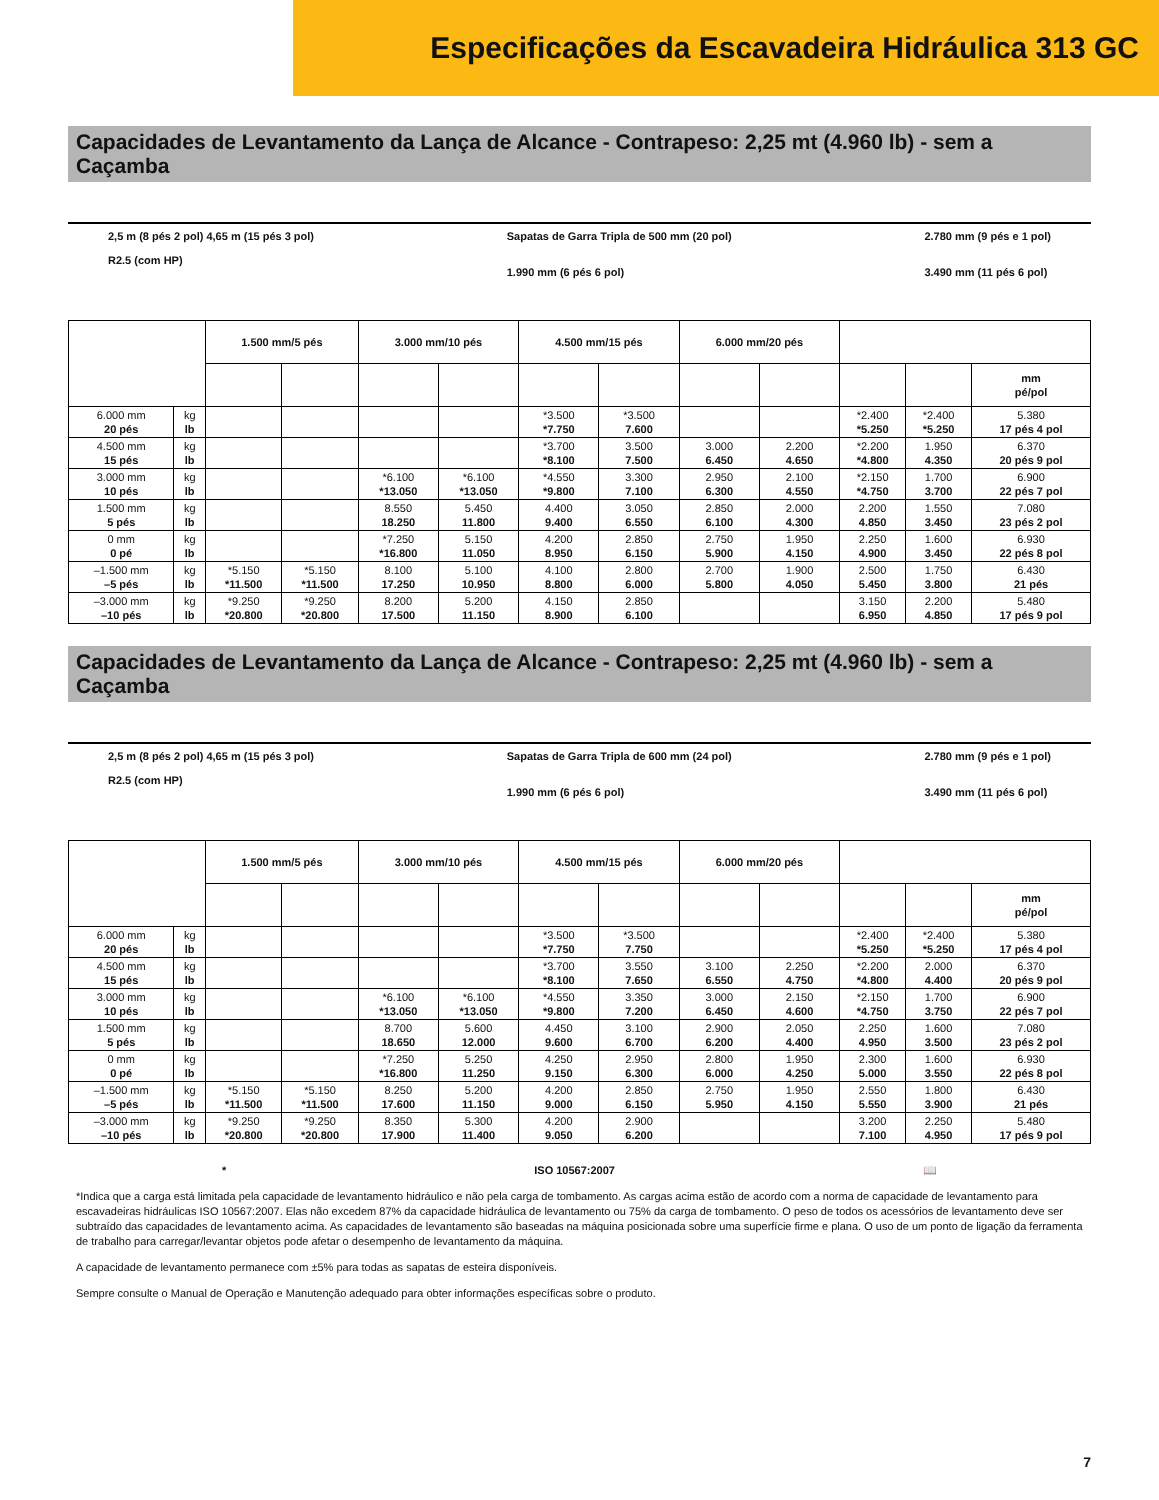Especificações da Escavadeira Hidráulica 313 GC
Capacidades de Levantamento da Lança de Alcance - Contrapeso: 2,25 mt (4.960 lb) - sem a Caçamba
2,5 m (8 pés 2 pol) 4,65 m (15 pés 3 pol)
R2.5 (com HP)
Sapatas de Garra Tripla de 500 mm (20 pol)
1.990 mm (6 pés 6 pol)
2.780 mm (9 pés e 1 pol)
3.490 mm (11 pés 6 pol)
| | | 1.500 mm/5 pés | | 3.000 mm/10 pés | | 4.500 mm/15 pés | | 6.000 mm/20 pés | | | | |
| --- | --- | --- | --- | --- | --- | --- | --- | --- | --- | --- | --- | --- |
| | | | | | | | | | | | | mm pé/pol |
| 6.000 mm 20 pés | kg lb | | | | | *3.500 *7.750 | *3.500 7.600 | | | *2.400 *5.250 | *2.400 *5.250 | 5.380 17 pés 4 pol |
| 4.500 mm 15 pés | kg lb | | | | | *3.700 *8.100 | 3.500 7.500 | 3.000 6.450 | 2.200 4.650 | *2.200 *4.800 | 1.950 4.350 | 6.370 20 pés 9 pol |
| 3.000 mm 10 pés | kg lb | | | *6.100 *13.050 | *6.100 *13.050 | *4.550 *9.800 | 3.300 7.100 | 2.950 6.300 | 2.100 4.550 | *2.150 *4.750 | 1.700 3.700 | 6.900 22 pés 7 pol |
| 1.500 mm 5 pés | kg lb | | | 8.550 18.250 | 5.450 11.800 | 4.400 9.400 | 3.050 6.550 | 2.850 6.100 | 2.000 4.300 | 2.200 4.850 | 1.550 3.450 | 7.080 23 pés 2 pol |
| 0 mm 0 pé | kg lb | | | *7.250 *16.800 | 5.150 11.050 | 4.200 8.950 | 2.850 6.150 | 2.750 5.900 | 1.950 4.150 | 2.250 4.900 | 1.600 3.450 | 6.930 22 pés 8 pol |
| –1.500 mm –5 pés | kg lb | *5.150 *11.500 | *5.150 *11.500 | 8.100 17.250 | 5.100 10.950 | 4.100 8.800 | 2.800 6.000 | 2.700 5.800 | 1.900 4.050 | 2.500 5.450 | 1.750 3.800 | 6.430 21 pés |
| –3.000 mm –10 pés | kg lb | *9.250 *20.800 | *9.250 *20.800 | 8.200 17.500 | 5.200 11.150 | 4.150 8.900 | 2.850 6.100 | | | 3.150 6.950 | 2.200 4.850 | 5.480 17 pés 9 pol |
Capacidades de Levantamento da Lança de Alcance - Contrapeso: 2,25 mt (4.960 lb) - sem a Caçamba
2,5 m (8 pés 2 pol) 4,65 m (15 pés 3 pol)
R2.5 (com HP)
Sapatas de Garra Tripla de 600 mm (24 pol)
1.990 mm (6 pés 6 pol)
2.780 mm (9 pés e 1 pol)
3.490 mm (11 pés 6 pol)
| | | 1.500 mm/5 pés | | 3.000 mm/10 pés | | 4.500 mm/15 pés | | 6.000 mm/20 pés | | | | |
| --- | --- | --- | --- | --- | --- | --- | --- | --- | --- | --- | --- | --- |
| | | | | | | | | | | | | mm pé/pol |
| 6.000 mm 20 pés | kg lb | | | | | *3.500 *7.750 | *3.500 7.750 | | | *2.400 *5.250 | *2.400 *5.250 | 5.380 17 pés 4 pol |
| 4.500 mm 15 pés | kg lb | | | | | *3.700 *8.100 | 3.550 7.650 | 3.100 6.550 | 2.250 4.750 | *2.200 *4.800 | 2.000 4.400 | 6.370 20 pés 9 pol |
| 3.000 mm 10 pés | kg lb | | | *6.100 *13.050 | *6.100 *13.050 | *4.550 *9.800 | 3.350 7.200 | 3.000 6.450 | 2.150 4.600 | *2.150 *4.750 | 1.700 3.750 | 6.900 22 pés 7 pol |
| 1.500 mm 5 pés | kg lb | | | 8.700 18.650 | 5.600 12.000 | 4.450 9.600 | 3.100 6.700 | 2.900 6.200 | 2.050 4.400 | 2.250 4.950 | 1.600 3.500 | 7.080 23 pés 2 pol |
| 0 mm 0 pé | kg lb | | | *7.250 *16.800 | 5.250 11.250 | 4.250 9.150 | 2.950 6.300 | 2.800 6.000 | 1.950 4.250 | 2.300 5.000 | 1.600 3.550 | 6.930 22 pés 8 pol |
| –1.500 mm –5 pés | kg lb | *5.150 *11.500 | *5.150 *11.500 | 8.250 17.600 | 5.200 11.150 | 4.200 9.000 | 2.850 6.150 | 2.750 5.950 | 1.950 4.150 | 2.550 5.550 | 1.800 3.900 | 6.430 21 pés |
| –3.000 mm –10 pés | kg lb | *9.250 *20.800 | *9.250 *20.800 | 8.350 17.900 | 5.300 11.400 | 4.200 9.050 | 2.900 6.200 | | | 3.200 7.100 | 2.250 4.950 | 5.480 17 pés 9 pol |
* ISO 10567:2007 📖
*Indica que a carga está limitada pela capacidade de levantamento hidráulico e não pela carga de tombamento. As cargas acima estão de acordo com a norma de capacidade de levantamento para escavadeiras hidráulicas ISO 10567:2007. Elas não excedem 87% da capacidade hidráulica de levantamento ou 75% da carga de tombamento. O peso de todos os acessórios de levantamento deve ser subtraído das capacidades de levantamento acima. As capacidades de levantamento são baseadas na máquina posicionada sobre uma superfície firme e plana. O uso de um ponto de ligação da ferramenta de trabalho para carregar/levantar objetos pode afetar o desempenho de levantamento da máquina.
A capacidade de levantamento permanece com ±5% para todas as sapatas de esteira disponíveis.
Sempre consulte o Manual de Operação e Manutenção adequado para obter informações específicas sobre o produto.
7